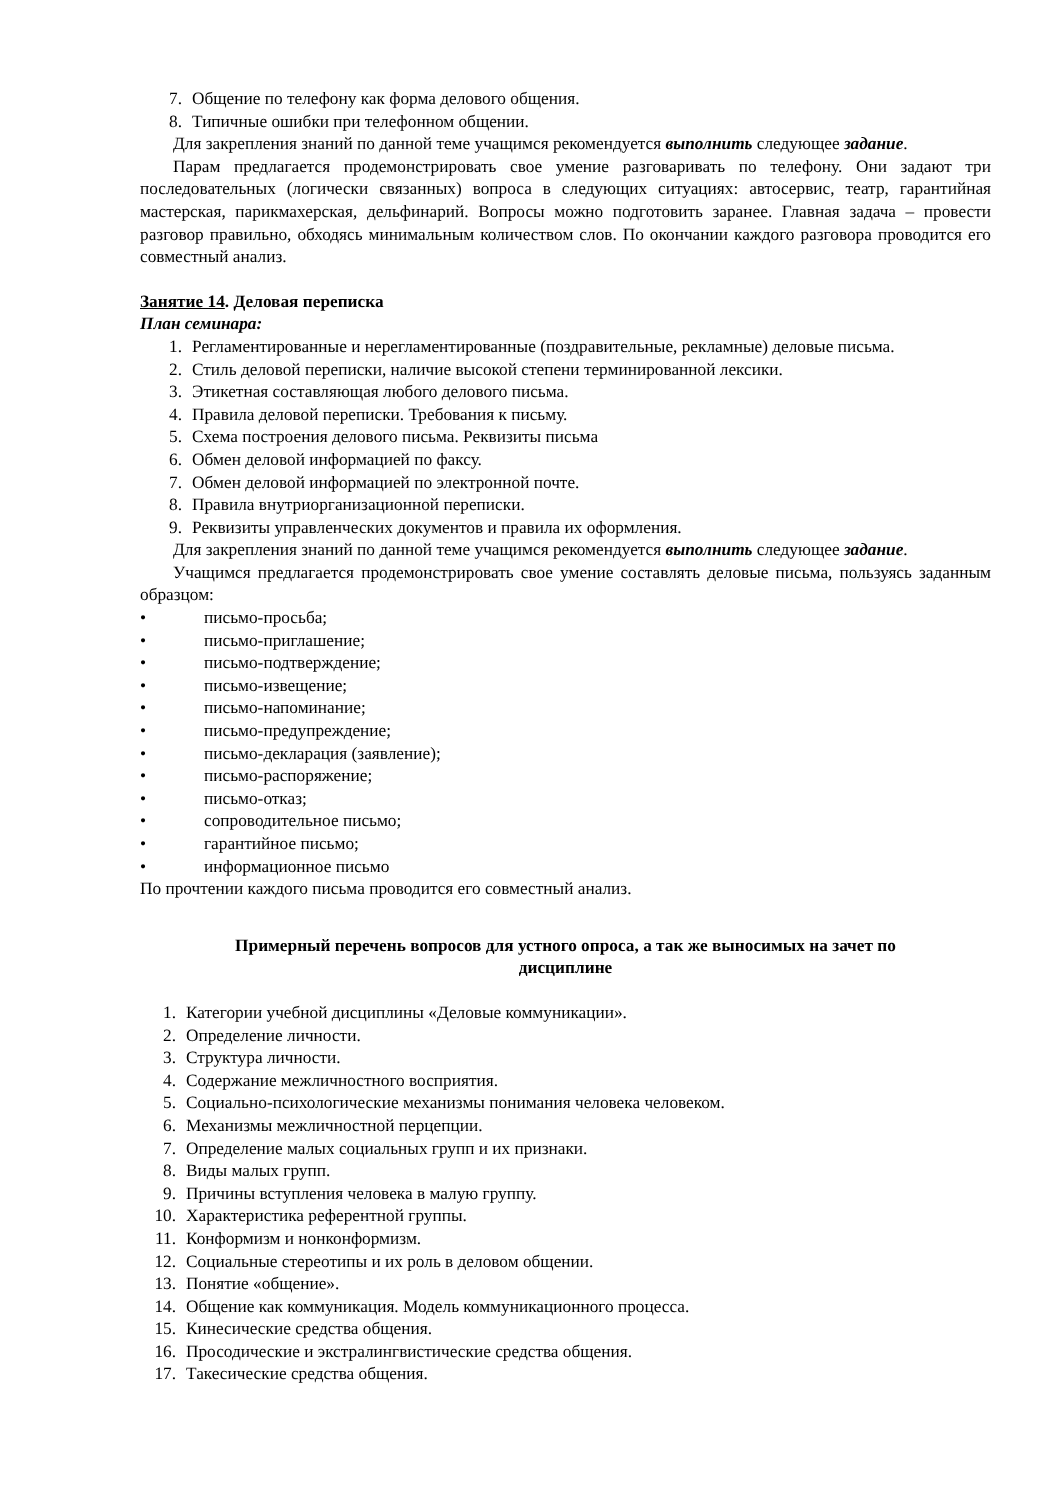7. Общение по телефону как форма делового общения.
8. Типичные ошибки при телефонном общении.
Для закрепления знаний по данной теме учащимся рекомендуется выполнить следующее задание.
Парам предлагается продемонстрировать свое умение разговаривать по телефону. Они задают три последовательных (логически связанных) вопроса в следующих ситуациях: автосервис, театр, гарантийная мастерская, парикмахерская, дельфинарий. Вопросы можно подготовить заранее. Главная задача – провести разговор правильно, обходясь минимальным количеством слов. По окончании каждого разговора проводится его совместный анализ.
Занятие 14. Деловая переписка
План семинара:
1. Регламентированные и нерегламентированные (поздравительные, рекламные) деловые письма.
2. Стиль деловой переписки, наличие высокой степени терминированной лексики.
3. Этикетная составляющая любого делового письма.
4. Правила деловой переписки. Требования к письму.
5. Схема построения делового письма. Реквизиты письма
6. Обмен деловой информацией по факсу.
7. Обмен деловой информацией по электронной почте.
8. Правила внутриорганизационной переписки.
9. Реквизиты управленческих документов и правила их оформления.
Для закрепления знаний по данной теме учащимся рекомендуется выполнить следующее задание.
Учащимся предлагается продемонстрировать свое умение составлять деловые письма, пользуясь заданным образцом:
• письмо-просьба;
• письмо-приглашение;
• письмо-подтверждение;
• письмо-извещение;
• письмо-напоминание;
• письмо-предупреждение;
• письмо-декларация (заявление);
• письмо-распоряжение;
• письмо-отказ;
• сопроводительное письмо;
• гарантийное письмо;
• информационное письмо
По прочтении каждого письма проводится его совместный анализ.
Примерный перечень вопросов для устного опроса, а так же выносимых на зачет по дисциплине
1. Категории учебной дисциплины «Деловые коммуникации».
2. Определение личности.
3. Структура личности.
4. Содержание межличностного восприятия.
5. Социально-психологические механизмы понимания человека человеком.
6. Механизмы межличностной перцепции.
7. Определение малых социальных групп и их признаки.
8. Виды малых групп.
9. Причины вступления человека в малую группу.
10. Характеристика референтной группы.
11. Конформизм и нонконформизм.
12. Социальные стереотипы и их роль в деловом общении.
13. Понятие «общение».
14. Общение как коммуникация. Модель коммуникационного процесса.
15. Кинесические средства общения.
16. Просодические и экстралингвистические средства общения.
17. Такесические средства общения.